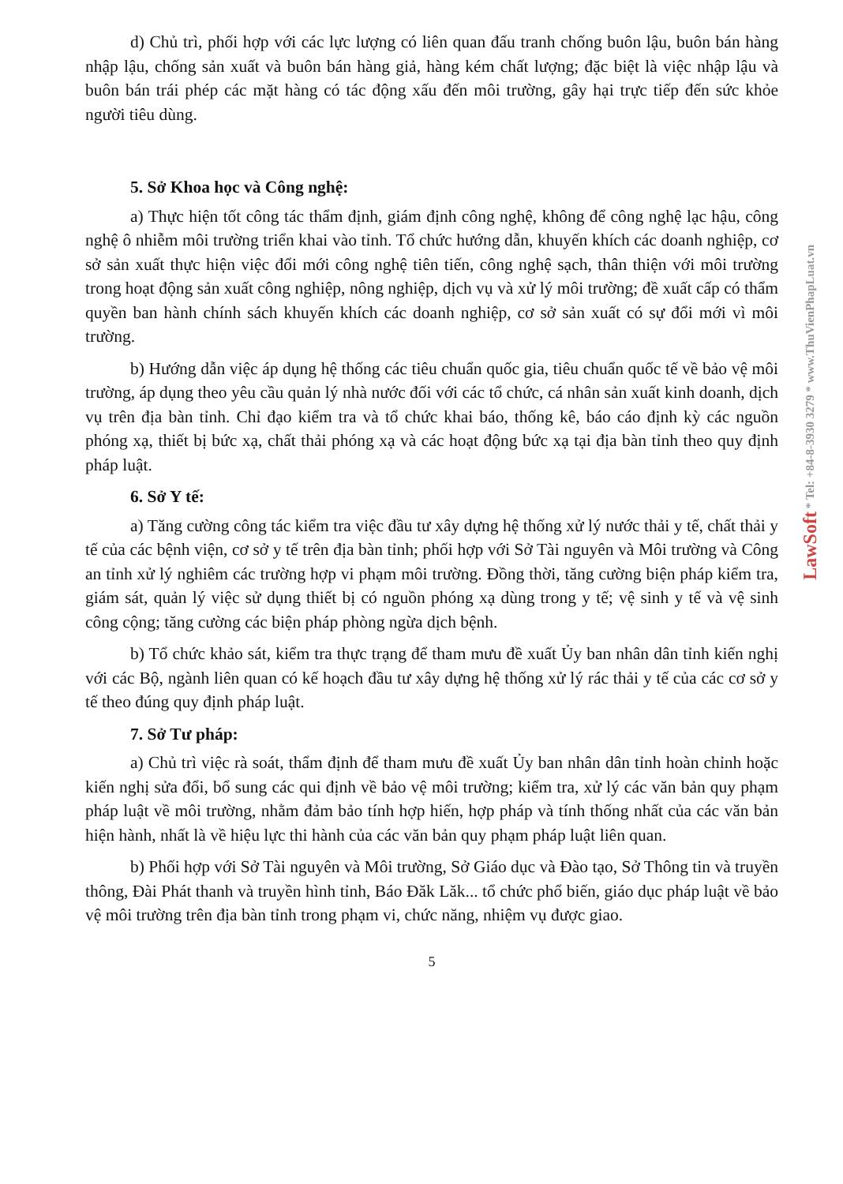d) Chủ trì, phối hợp với các lực lượng có liên quan đấu tranh chống buôn lậu, buôn bán hàng nhập lậu, chống sản xuất và buôn bán hàng giả, hàng kém chất lượng; đặc biệt là việc nhập lậu và buôn bán trái phép các mặt hàng có tác động xấu đến môi trường, gây hại trực tiếp đến sức khỏe người tiêu dùng.
5. Sở Khoa học và Công nghệ:
a) Thực hiện tốt công tác thẩm định, giám định công nghệ, không để công nghệ lạc hậu, công nghệ ô nhiễm môi trường triển khai vào tỉnh. Tổ chức hướng dẫn, khuyến khích các doanh nghiệp, cơ sở sản xuất thực hiện việc đổi mới công nghệ tiên tiến, công nghệ sạch, thân thiện với môi trường trong hoạt động sản xuất công nghiệp, nông nghiệp, dịch vụ và xử lý môi trường; đề xuất cấp có thẩm quyền ban hành chính sách khuyến khích các doanh nghiệp, cơ sở sản xuất có sự đổi mới vì môi trường.
b) Hướng dẫn việc áp dụng hệ thống các tiêu chuẩn quốc gia, tiêu chuẩn quốc tế về bảo vệ môi trường, áp dụng theo yêu cầu quản lý nhà nước đối với các tổ chức, cá nhân sản xuất kinh doanh, dịch vụ trên địa bàn tỉnh. Chỉ đạo kiểm tra và tổ chức khai báo, thống kê, báo cáo định kỳ các nguồn phóng xạ, thiết bị bức xạ, chất thải phóng xạ và các hoạt động bức xạ tại địa bàn tỉnh theo quy định pháp luật.
6. Sở Y tế:
a) Tăng cường công tác kiểm tra việc đầu tư xây dựng hệ thống xử lý nước thải y tế, chất thải y tế của các bệnh viện, cơ sở y tế trên địa bàn tỉnh; phối hợp với Sở Tài nguyên và Môi trường và Công an tỉnh xử lý nghiêm các trường hợp vi phạm môi trường. Đồng thời, tăng cường biện pháp kiểm tra, giám sát, quản lý việc sử dụng thiết bị có nguồn phóng xạ dùng trong y tế; vệ sinh y tế và vệ sinh công cộng; tăng cường các biện pháp phòng ngừa dịch bệnh.
b) Tổ chức khảo sát, kiểm tra thực trạng để tham mưu đề xuất Ủy ban nhân dân tỉnh kiến nghị với các Bộ, ngành liên quan có kế hoạch đầu tư xây dựng hệ thống xử lý rác thải y tế của các cơ sở y tế theo đúng quy định pháp luật.
7. Sở Tư pháp:
a) Chủ trì việc rà soát, thẩm định để tham mưu đề xuất Ủy ban nhân dân tỉnh hoàn chỉnh hoặc kiến nghị sửa đổi, bổ sung các qui định về bảo vệ môi trường; kiểm tra, xử lý các văn bản quy phạm pháp luật về môi trường, nhằm đảm bảo tính hợp hiến, hợp pháp và tính thống nhất của các văn bản hiện hành, nhất là về hiệu lực thi hành của các văn bản quy phạm pháp luật liên quan.
b) Phối hợp với Sở Tài nguyên và Môi trường, Sở Giáo dục và Đào tạo, Sở Thông tin và truyền thông, Đài Phát thanh và truyền hình tỉnh, Báo Đăk Lăk... tổ chức phổ biến, giáo dục pháp luật về bảo vệ môi trường trên địa bàn tỉnh trong phạm vi, chức năng, nhiệm vụ được giao.
5
LawSoft * Tel: +84-8-3930 3279 * www.ThuVienPhapLuat.vn